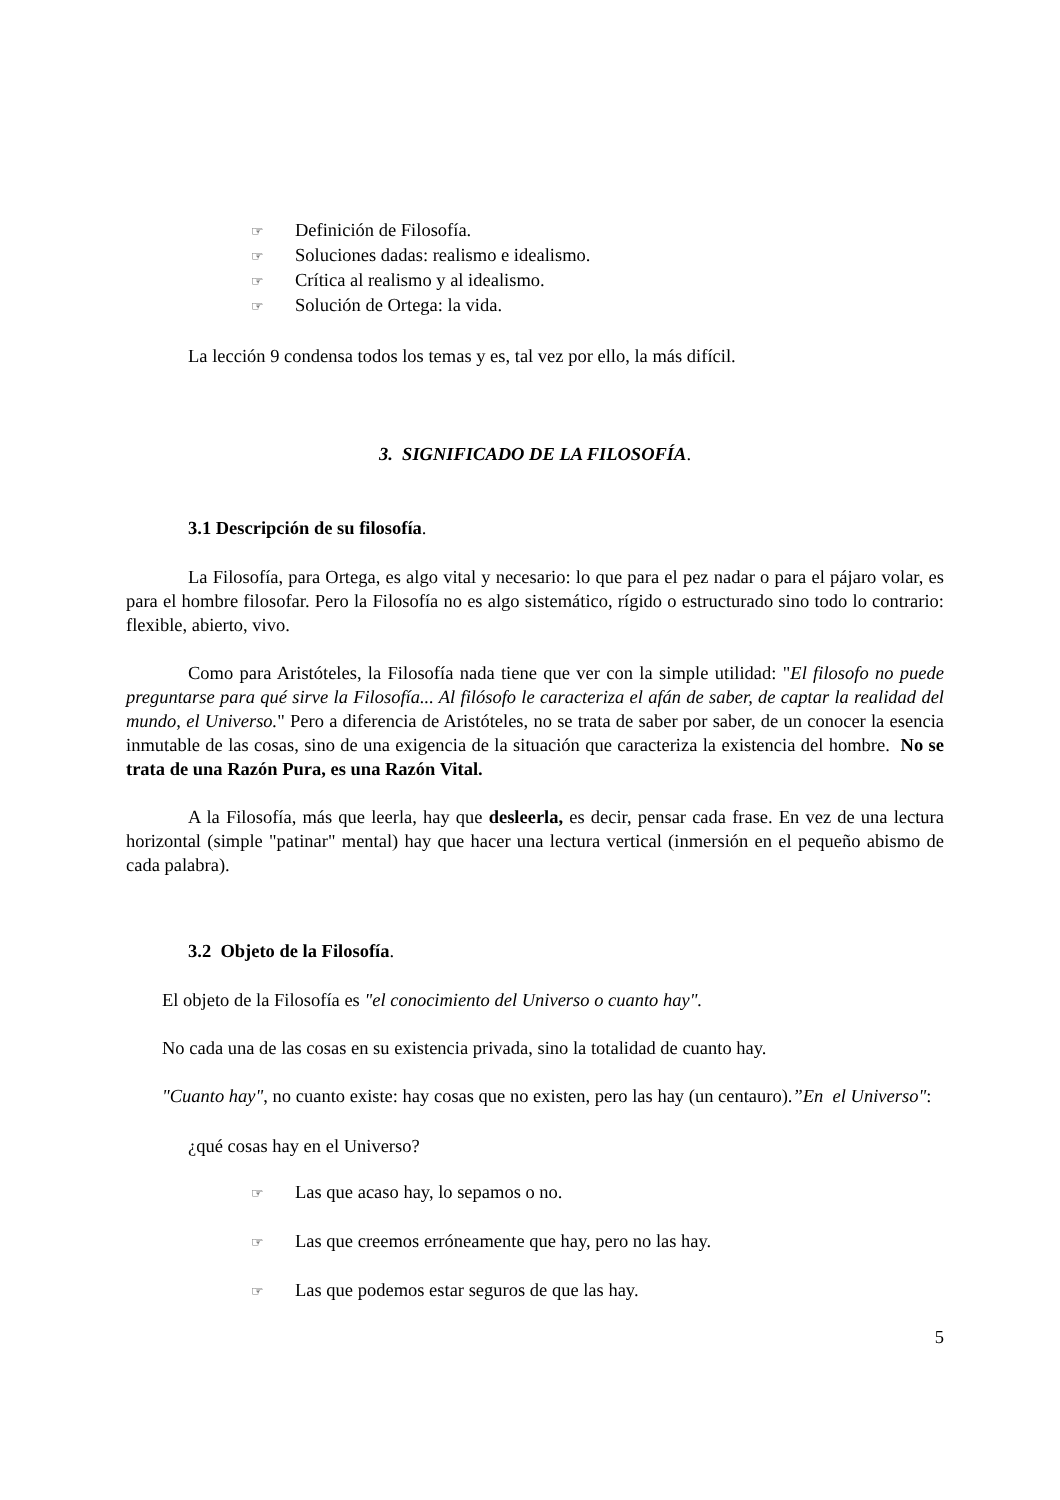☞ Definición de Filosofía.
☞ Soluciones dadas: realismo e idealismo.
☞ Crítica al realismo y al idealismo.
☞ Solución de Ortega: la vida.
La lección 9 condensa todos los temas y es, tal vez por ello, la más difícil.
3. SIGNIFICADO DE LA FILOSOFÍA.
3.1 Descripción de su filosofía.
La Filosofía, para Ortega, es algo vital y necesario: lo que para el pez nadar o para el pájaro volar, es para el hombre filosofar. Pero la Filosofía no es algo sistemático, rígido o estructurado sino todo lo contrario: flexible, abierto, vivo.
Como para Aristóteles, la Filosofía nada tiene que ver con la simple utilidad: "El filosofo no puede preguntarse para qué sirve la Filosofía... Al filósofo le caracteriza el afán de saber, de captar la realidad del mundo, el Universo." Pero a diferencia de Aristóteles, no se trata de saber por saber, de un conocer la esencia inmutable de las cosas, sino de una exigencia de la situación que caracteriza la existencia del hombre. No se trata de una Razón Pura, es una Razón Vital.
A la Filosofía, más que leerla, hay que desleerla, es decir, pensar cada frase. En vez de una lectura horizontal (simple "patinar" mental) hay que hacer una lectura vertical (inmersión en el pequeño abismo de cada palabra).
3.2 Objeto de la Filosofía.
El objeto de la Filosofía es "el conocimiento del Universo o cuanto hay".
No cada una de las cosas en su existencia privada, sino la totalidad de cuanto hay.
"Cuanto hay", no cuanto existe: hay cosas que no existen, pero las hay (un centauro).”En el Universo":
¿qué cosas hay en el Universo?
☞ Las que acaso hay, lo sepamos o no.
☞ Las que creemos erróneamente que hay, pero no las hay.
☞ Las que podemos estar seguros de que las hay.
5